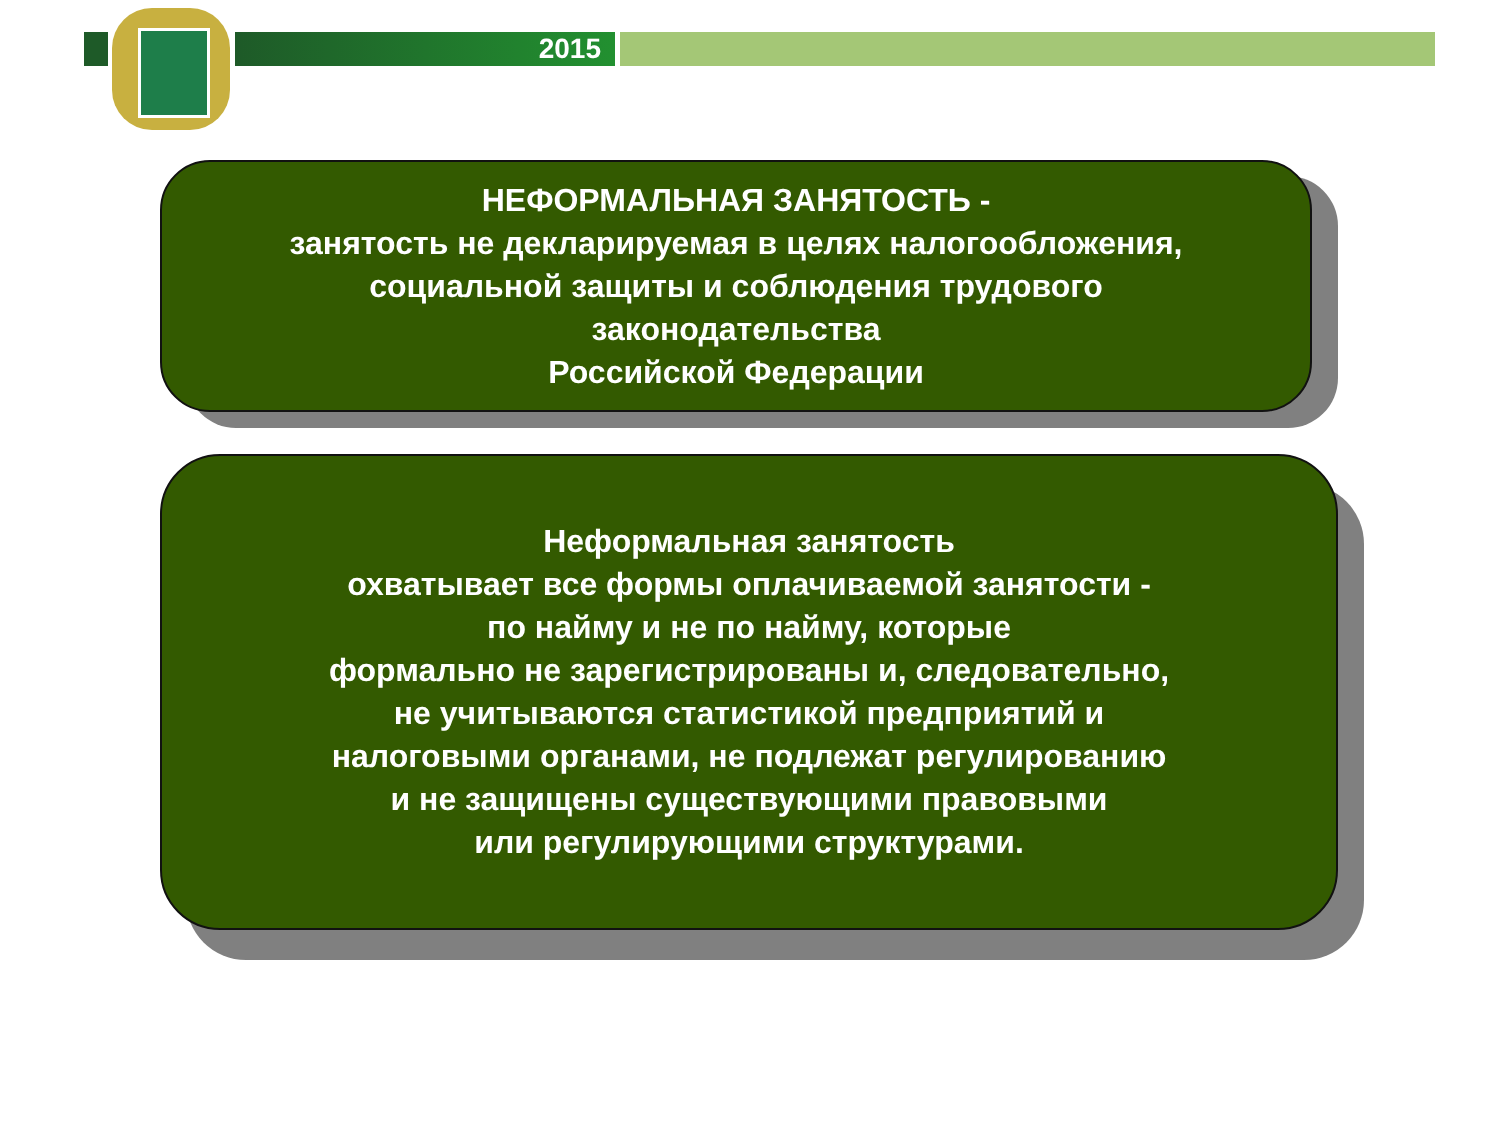2015
НЕФОРМАЛЬНАЯ ЗАНЯТОСТЬ -
занятость не декларируемая в целях налогообложения,
социальной защиты и соблюдения трудового
законодательства
Российской Федерации
Неформальная занятость
охватывает все формы оплачиваемой занятости -
по найму и не по найму, которые
формально не зарегистрированы и, следовательно,
не учитываются статистикой предприятий и
налоговыми органами, не подлежат регулированию
и не защищены существующими правовыми
или регулирующими структурами.